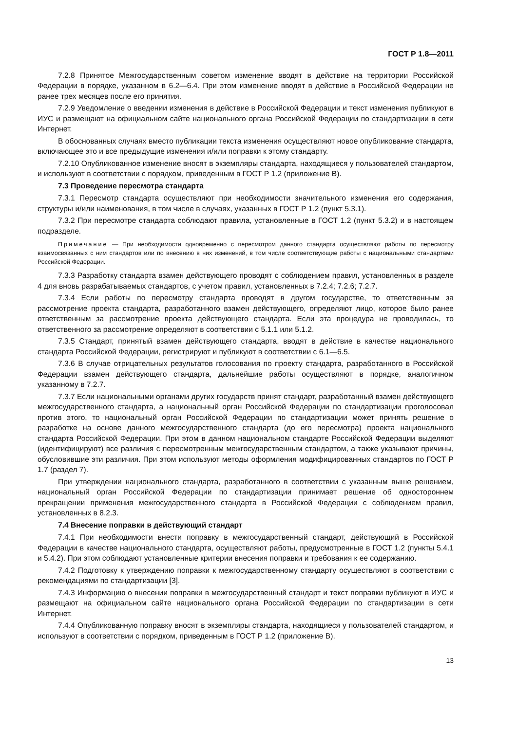ГОСТ Р 1.8—2011
7.2.8 Принятое Межгосударственным советом изменение вводят в действие на территории Российской Федерации в порядке, указанном в 6.2—6.4. При этом изменение вводят в действие в Российской Федерации не ранее трех месяцев после его принятия.
7.2.9 Уведомление о введении изменения в действие в Российской Федерации и текст изменения публикуют в ИУС и размещают на официальном сайте национального органа Российской Федерации по стандартизации в сети Интернет.
В обоснованных случаях вместо публикации текста изменения осуществляют новое опубликование стандарта, включающее это и все предыдущие изменения и/или поправки к этому стандарту.
7.2.10 Опубликованное изменение вносят в экземпляры стандарта, находящиеся у пользователей стандартом, и используют в соответствии с порядком, приведенным в ГОСТ Р 1.2 (приложение В).
7.3 Проведение пересмотра стандарта
7.3.1 Пересмотр стандарта осуществляют при необходимости значительного изменения его содержания, структуры и/или наименования, в том числе в случаях, указанных в ГОСТ Р 1.2 (пункт 5.3.1).
7.3.2 При пересмотре стандарта соблюдают правила, установленные в ГОСТ 1.2 (пункт 5.3.2) и в настоящем подразделе.
Примечание — При необходимости одновременно с пересмотром данного стандарта осуществляют работы по пересмотру взаимосвязанных с ним стандартов или по внесению в них изменений, в том числе соответствующие работы с национальными стандартами Российской Федерации.
7.3.3 Разработку стандарта взамен действующего проводят с соблюдением правил, установленных в разделе 4 для вновь разрабатываемых стандартов, с учетом правил, установленных в 7.2.4; 7.2.6; 7.2.7.
7.3.4 Если работы по пересмотру стандарта проводят в другом государстве, то ответственным за рассмотрение проекта стандарта, разработанного взамен действующего, определяют лицо, которое было ранее ответственным за рассмотрение проекта действующего стандарта. Если эта процедура не проводилась, то ответственного за рассмотрение определяют в соответствии с 5.1.1 или 5.1.2.
7.3.5 Стандарт, принятый взамен действующего стандарта, вводят в действие в качестве национального стандарта Российской Федерации, регистрируют и публикуют в соответствии с 6.1—6.5.
7.3.6 В случае отрицательных результатов голосования по проекту стандарта, разработанного в Российской Федерации взамен действующего стандарта, дальнейшие работы осуществляют в порядке, аналогичном указанному в 7.2.7.
7.3.7 Если национальными органами других государств принят стандарт, разработанный взамен действующего межгосударственного стандарта, а национальный орган Российской Федерации по стандартизации проголосовал против этого, то национальный орган Российской Федерации по стандартизации может принять решение о разработке на основе данного межгосударственного стандарта (до его пересмотра) проекта национального стандарта Российской Федерации. При этом в данном национальном стандарте Российской Федерации выделяют (идентифицируют) все различия с пересмотренным межгосударственным стандартом, а также указывают причины, обусловившие эти различия. При этом используют методы оформления модифицированных стандартов по ГОСТ Р 1.7 (раздел 7).
При утверждении национального стандарта, разработанного в соответствии с указанным выше решением, национальный орган Российской Федерации по стандартизации принимает решение об одностороннем прекращении применения межгосударственного стандарта в Российской Федерации с соблюдением правил, установленных в 8.2.3.
7.4 Внесение поправки в действующий стандарт
7.4.1 При необходимости внести поправку в межгосударственный стандарт, действующий в Российской Федерации в качестве национального стандарта, осуществляют работы, предусмотренные в ГОСТ 1.2 (пункты 5.4.1 и 5.4.2). При этом соблюдают установленные критерии внесения поправки и требования к ее содержанию.
7.4.2 Подготовку к утверждению поправки к межгосударственному стандарту осуществляют в соответствии с рекомендациями по стандартизации [3].
7.4.3 Информацию о внесении поправки в межгосударственный стандарт и текст поправки публикуют в ИУС и размещают на официальном сайте национального органа Российской Федерации по стандартизации в сети Интернет.
7.4.4 Опубликованную поправку вносят в экземпляры стандарта, находящиеся у пользователей стандартом, и используют в соответствии с порядком, приведенным в ГОСТ Р 1.2 (приложение В).
13